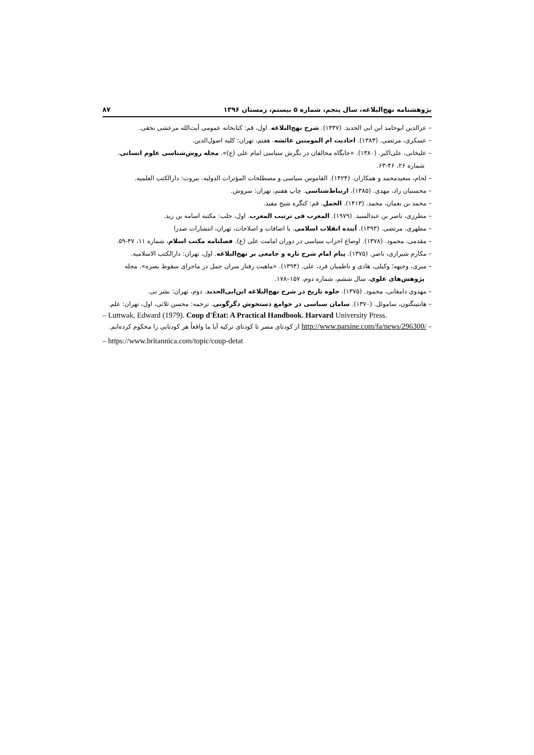پژوهشنامه نهج‌البلاغه، سال پنجم، شماره ۵ بیستم، زمستان ۱۳۹۶ ۸۷
– عزالدین ابوحامد ابن ابی الحدید. (۱۳۳۷). شرح نهج‌البلاغه. اول، قم: کتابخانه عمومی آیت‌الله مرعشی نجفی.
– عسکری، مرتضی. (۱۳۸۳). احادیث ام المومنین عائشه. هفتم، تهران: کلیه اصول‌الدین.
– علیخانی، علی‌اکبر. (۱۳۸۰). «جایگاه مخالفان در نگرش سیاسی امام علی (ع)». مجله روش‌شناسی علوم انسانی، شماره ۲۶، ۴۶-۶۳.
– لحام، سعیدمحمد و همکاران. (۱۴۲۴). القاموس سیاسی و مصطلحات المؤترات الدولیه. بیروت: دارالکتب العلمیه.
– محسنیان راد، مهدی. (۱۳۸۵). ارتباط‌شناسی. چاپ هفتم، تهران: سروش.
– محمد بن نعمان، محمد. (۱۴۱۳). الجمل. قم: کنگره شیخ مفید.
– مطرزی، ناصر بن عبدالسید. (۱۹۷۹). المغرب فی ترتیب المعرب. اول، حلب: مکتبه اسامه بن زید.
– مطهری، مرتضی. (۱۳۹۳). آینده انقلاب اسلامی. با اضافات و اصلاحات، تهران، انتشارات صدرا
– مقدمی، محمود. (۱۳۷۸). اوضاع احزاب سیاسی در دوران امامت علی (ع). فصلنامه مکتب اسلام، شماره ۱۱، ۴۷-۵۹.
– مکارم شیرازی، ناصر. (۱۳۷۵). پیام امام شرح تازه و جامعی بر نهج‌البلاغه. اول، تهران: دارالکتب الاسلامیه.
– میری، وجیهه؛ وکیلی، هادی و ناظمیان فرد، علی. (۱۳۹۴). «ماهیت رفتار سران جمل در ماجرای سقوط بصره». مجله پژوهش‌های علوی، سال ششم، شماره دوم، ۱۵۷–۱۷۸.
– مهدوی دامغانی، محمود. (۱۳۷۵). جلوه تاریخ در شرح نهج‌البلاغه ابن‌ابی‌الحدید. دوم، تهران: نشر نی.
– هانتینگتون، ساموئل. (۱۳۷۰). سامان سیاسی در جوامع دستخوش دگرگونی. ترجمه: محسن ثلاثی، اول، تهران: علم.
– Luttwak, Edward (1979). Coup d'État: A Practical Handbook. Harvard University Press.
– http://www.parsine.com/fa/news/296300/ از کودتای مصر تا کودتای ترکیه آیا ما واقعاً هر کودتایی را محکوم کرده‌ایم.
– https://www.britannica.com/topic/coup-detat